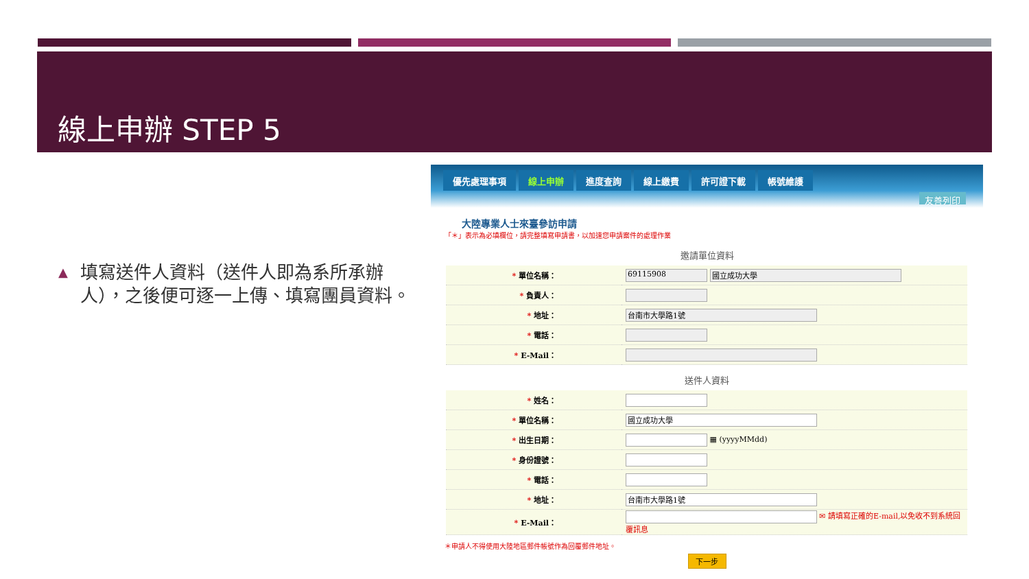線上申辦 STEP 5
▲
填寫送件人資料（送件人即為系所承辦人），之後便可逐一上傳、填寫團員資料。
優先處理事項 線上申辦 進度查詢 線上繳費 許可證下載 帳號維護 友善列印
大陸專業人士來臺參訪申請
「＊」表示為必填欄位，請完整填寫申請書，以加速您申請案件的處理作業
邀請單位資料
| * 單位名稱： | 69115908 國立成功大學 |
| * 負責人： | |
| * 地址： | 台南市大學路1號 |
| * 電話： | |
| * E-Mail： | |
送件人資料
| * 姓名： | |
| * 單位名稱： | 國立成功大學 |
| * 出生日期： | ▦ (yyyyMMdd) |
| * 身份證號： | |
| * 電話： | |
| * 地址： | 台南市大學路1號 |
| * E-Mail： | ✉ 請填寫正確的E-mail,以免收不到系統回覆訊息 |
＊申請人不得使用大陸地區郵件帳號作為回覆郵件地址。
下一步